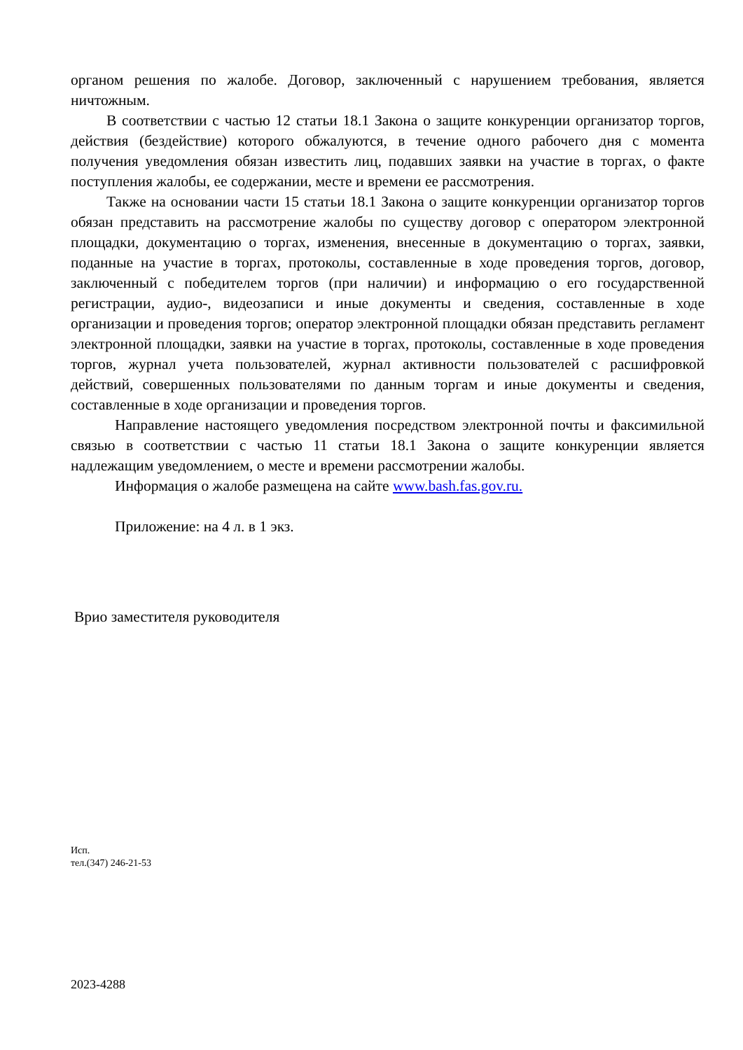органом решения по жалобе. Договор, заключенный с нарушением требования, является ничтожным.
В соответствии с частью 12 статьи 18.1 Закона о защите конкуренции организатор торгов, действия (бездействие) которого обжалуются, в течение одного рабочего дня с момента получения уведомления обязан известить лиц, подавших заявки на участие в торгах, о факте поступления жалобы, ее содержании, месте и времени ее рассмотрения.
Также на основании части 15 статьи 18.1 Закона о защите конкуренции организатор торгов обязан представить на рассмотрение жалобы по существу договор с оператором электронной площадки, документацию о торгах, изменения, внесенные в документацию о торгах, заявки, поданные на участие в торгах, протоколы, составленные в ходе проведения торгов, договор, заключенный с победителем торгов (при наличии) и информацию о его государственной регистрации, аудио-, видеозаписи и иные документы и сведения, составленные в ходе организации и проведения торгов; оператор электронной площадки обязан представить регламент электронной площадки, заявки на участие в торгах, протоколы, составленные в ходе проведения торгов, журнал учета пользователей, журнал активности пользователей с расшифровкой действий, совершенных пользователями по данным торгам и иные документы и сведения, составленные в ходе организации и проведения торгов.
Направление настоящего уведомления посредством электронной почты и факсимильной связью в соответствии с частью 11 статьи 18.1 Закона о защите конкуренции является надлежащим уведомлением, о месте и времени рассмотрении жалобы.
Информация о жалобе размещена на сайте www.bash.fas.gov.ru.
Приложение: на 4 л. в 1 экз.
Врио заместителя руководителя
Исп.
тел.(347) 246-21-53
2023-4288